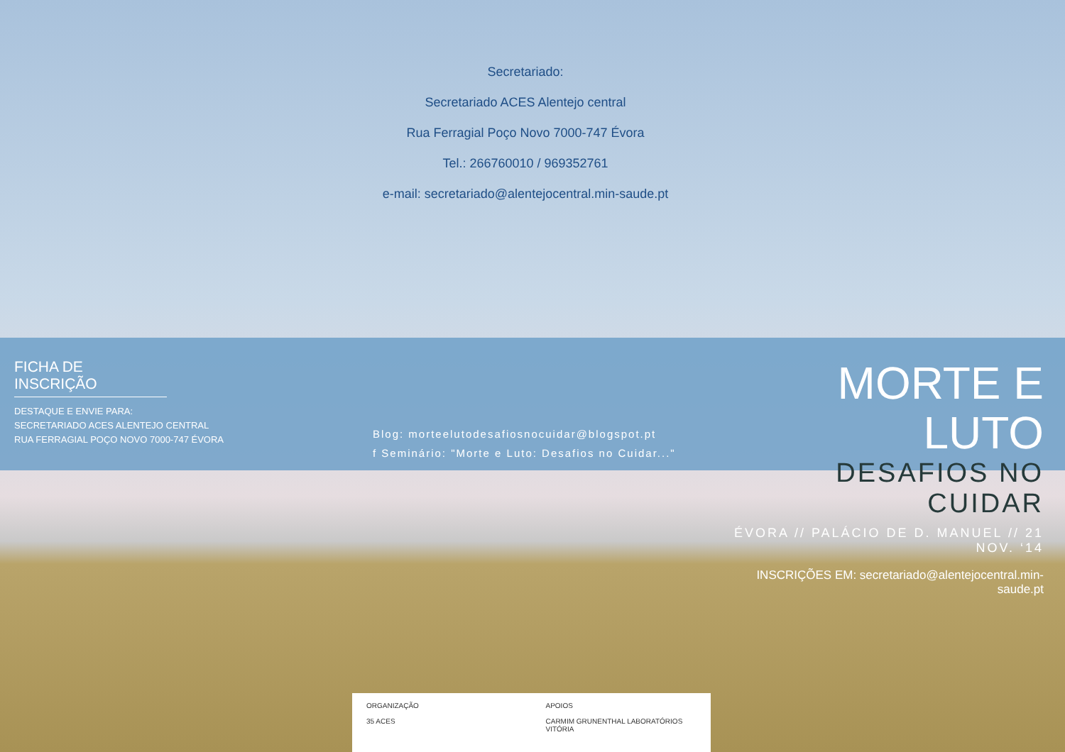Secretariado:
Secretariado ACES Alentejo central
Rua Ferragial Poço Novo 7000-747 Évora
Tel.: 266760010 / 969352761
e-mail: secretariado@alentejocentral.min-saude.pt
FICHA DE INSCRIÇÃO
DESTAQUE E ENVIE PARA:
SECRETARIADO ACES ALENTEJO CENTRAL
RUA FERRAGIAL POÇO NOVO 7000-747 ÉVORA
Blog: morteelutodesafiosnocuidar@blogspot.pt
f Seminário: "Morte e Luto: Desafios no Cuidar..."
MORTE E LUTO
DESAFIOS NO CUIDAR
ÉVORA // PALÁCIO DE D. MANUEL // 21 NOV. ‘14
INSCRIÇÕES EM: secretariado@alentejocentral.min-saude.pt
ORGANIZAÇÃO
35 ACES
APOIOS
CARMIM GRUNENTHAL LABORATÓRIOS VITÓRIA